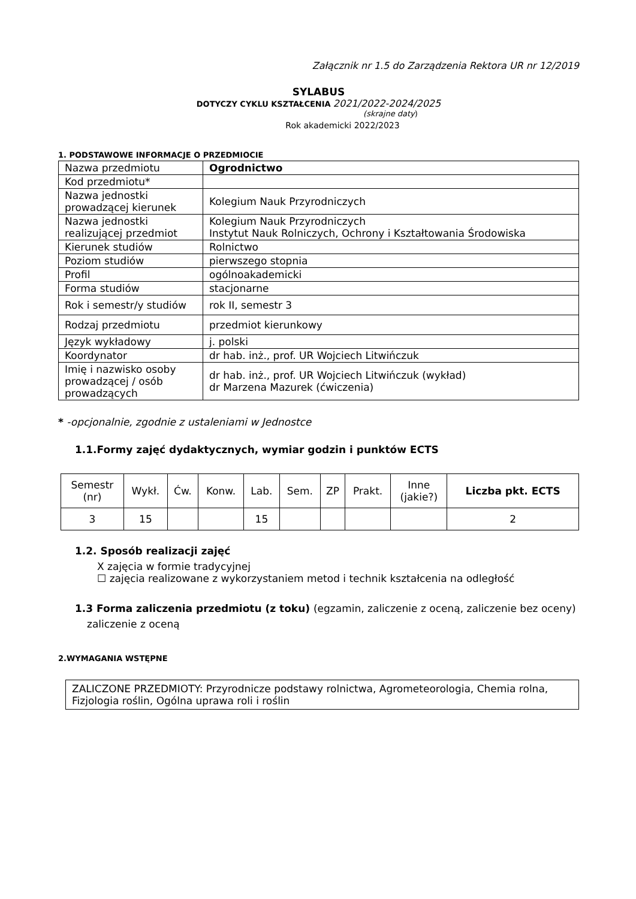Załącznik nr 1.5 do Zarządzenia Rektora UR nr 12/2019
SYLABUS
DOTYCZY CYKLU KSZTAŁCENIA 2021/2022-2024/2025
(skrajne daty)
Rok akademicki 2022/2023
1. PODSTAWOWE INFORMACJE O PRZEDMIOCIE
| Nazwa przedmiotu | Ogrodnictwo |
| Kod przedmiotu* | |
| Nazwa jednostki prowadzącej kierunek | Kolegium Nauk Przyrodniczych |
| Nazwa jednostki realizującej przedmiot | Kolegium Nauk Przyrodniczych Instytut Nauk Rolniczych, Ochrony i Kształtowania Środowiska |
| Kierunek studiów | Rolnictwo |
| Poziom studiów | pierwszego stopnia |
| Profil | ogólnoakademicki |
| Forma studiów | stacjonarne |
| Rok i semestr/y studiów | rok II, semestr 3 |
| Rodzaj przedmiotu | przedmiot kierunkowy |
| Język wykładowy | j. polski |
| Koordynator | dr hab. inż., prof. UR Wojciech Litwińczuk |
| Imię i nazwisko osoby prowadzącej / osób prowadzących | dr hab. inż., prof. UR Wojciech Litwińczuk (wykład) dr Marzena Mazurek (ćwiczenia) |
* -opcjonalnie, zgodnie z ustaleniami w Jednostce
1.1.Formy zajęć dydaktycznych, wymiar godzin i punktów ECTS
| Semestr (nr) | Wykł. | Ćw. | Konw. | Lab. | Sem. | ZP | Prakt. | Inne (jakie?) | Liczba pkt. ECTS |
| --- | --- | --- | --- | --- | --- | --- | --- | --- | --- |
| 3 | 15 | | | 15 | | | | | 2 |
1.2. Sposób realizacji zajęć
X zajęcia w formie tradycyjnej
☐ zajęcia realizowane z wykorzystaniem metod i technik kształcenia na odległość
1.3 Forma zaliczenia przedmiotu (z toku) (egzamin, zaliczenie z oceną, zaliczenie bez oceny)
zaliczenie z oceną
2.WYMAGANIA WSTĘPNE
ZALICZONE PRZEDMIOTY: Przyrodnicze podstawy rolnictwa, Agrometeorologia, Chemia rolna, Fizjologia roślin, Ogólna uprawa roli i roślin